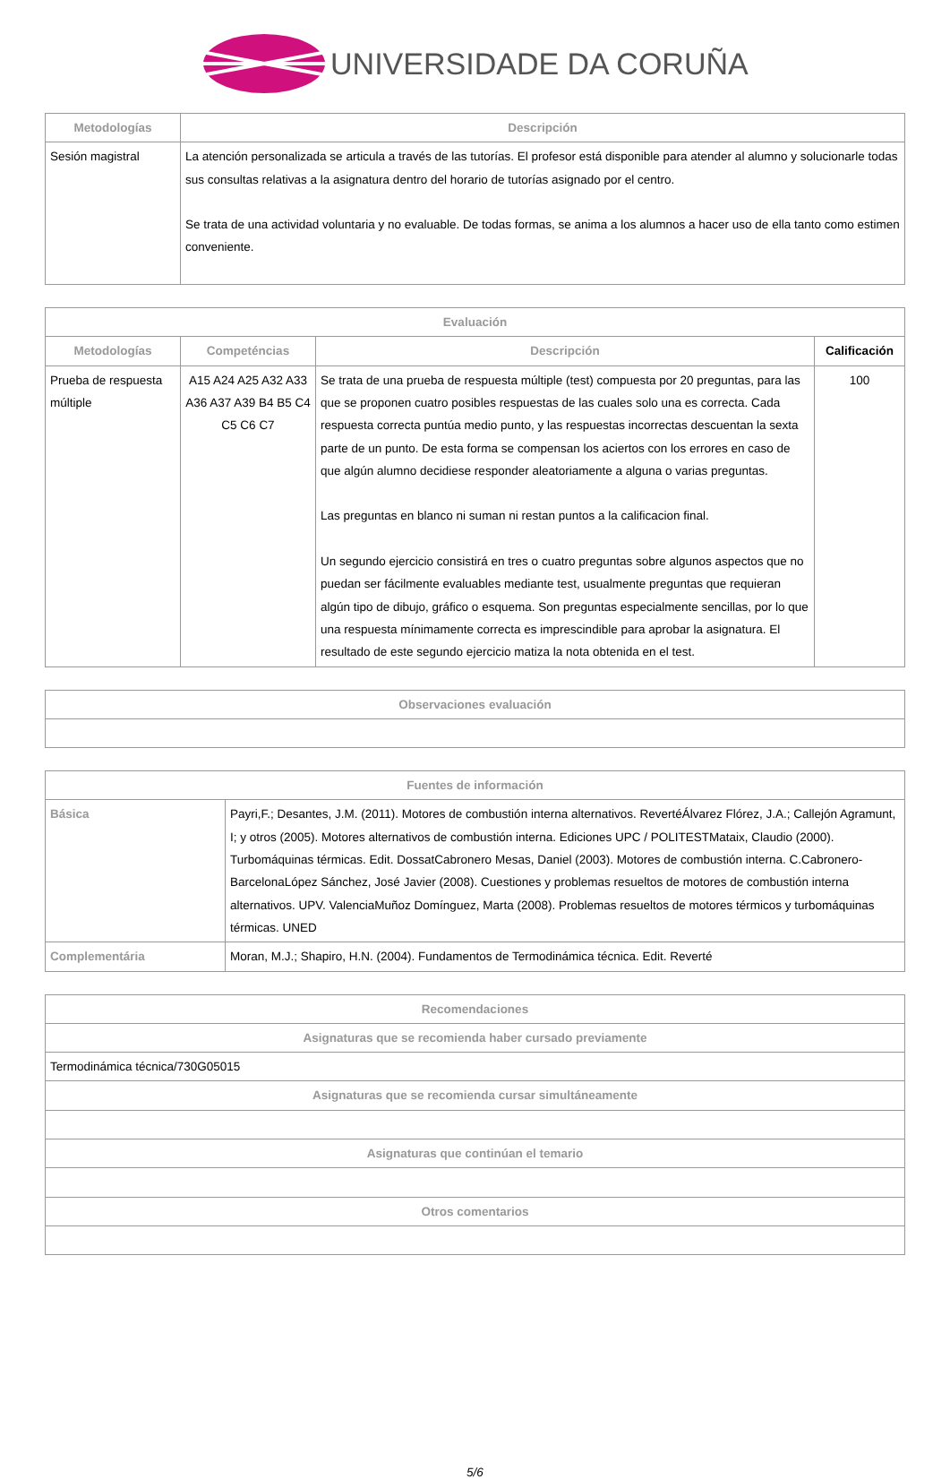UNIVERSIDADE DA CORUÑA
| Metodologías | Descripción |
| --- | --- |
| Sesión magistral | La atención personalizada se articula a través de las tutorías. El profesor está disponible para atender al alumno y solucionarle todas sus consultas relativas a la asignatura dentro del horario de tutorías asignado por el centro. Se trata de una actividad voluntaria y no evaluable. De todas formas, se anima a los alumnos a hacer uso de ella tanto como estimen conveniente. |
| Evaluación | | | |
| --- | --- | --- | --- |
| Metodologías | Competéncias | Descripción | Calificación |
| Prueba de respuesta múltiple | A15 A24 A25 A32 A33 A36 A37 A39 B4 B5 C4 C5 C6 C7 | Se trata de una prueba de respuesta múltiple (test) compuesta por 20 preguntas, para las que se proponen cuatro posibles respuestas de las cuales solo una es correcta. Cada respuesta correcta puntúa medio punto, y las respuestas incorrectas descuentan la sexta parte de un punto. De esta forma se compensan los aciertos con los errores en caso de que algún alumno decidiese responder aleatoriamente a alguna o varias preguntas. Las preguntas en blanco ni suman ni restan puntos a la calificacion final. Un segundo ejercicio consistirá en tres o cuatro preguntas sobre algunos aspectos que no puedan ser fácilmente evaluables mediante test, usualmente preguntas que requieran algún tipo de dibujo, gráfico o esquema. Son preguntas especialmente sencillas, por lo que una respuesta mínimamente correcta es imprescindible para aprobar la asignatura. El resultado de este segundo ejercicio matiza la nota obtenida en el test. | 100 |
| Observaciones evaluación |
| --- |
| Fuentes de información | |
| --- | --- |
| Básica | Payri,F.; Desantes, J.M. (2011). Motores de combustión interna alternativos. RevertéÁlvarez Flórez, J.A.; Callejón Agramunt, I; y otros (2005). Motores alternativos de combustión interna. Ediciones UPC / POLITESTMataix, Claudio (2000). Turbomáquinas térmicas. Edit. DossatCabronero Mesas, Daniel (2003). Motores de combustión interna. C.Cabronero-BarcelonaLópez Sánchez, José Javier (2008). Cuestiones y problemas resueltos de motores de combustión interna alternativos. UPV. ValenciaMuñoz Domínguez, Marta (2008). Problemas resueltos de motores térmicos y turbomáquinas térmicas. UNED |
| Complementária | Moran, M.J.; Shapiro, H.N. (2004). Fundamentos de Termodinámica técnica. Edit. Reverté |
| Recomendaciones |
| --- |
| Asignaturas que se recomienda haber cursado previamente |
| Termodinámica técnica/730G05015 |
| Asignaturas que se recomienda cursar simultáneamente |
| Asignaturas que continúan el temario |
| Otros comentarios |
5/6